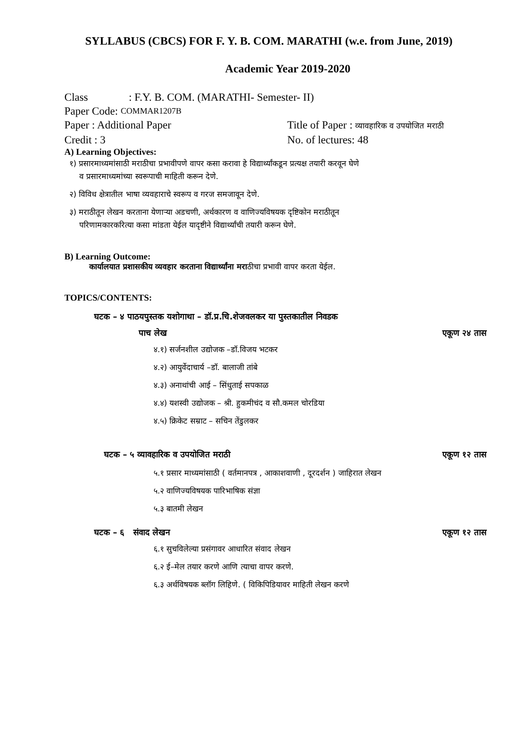SYLLABUS (CBCS) FOR F. Y. B. COM. MARATHI (w.e. from June, 2019)
Academic Year 2019-2020
Class: F.Y. B. COM. (MARATHI- Semester- II)
Paper Code: COMMAR1207B
Paper : Additional Paper Title of Paper : व्यावहारिक व उपयोजित मराठी
Credit : 3 No. of lectures: 48
A) Learning Objectives:
१) प्रसारमाध्यमांसाठी मराठीचा प्रभावीपणे वापर कसा करावा हे विद्यार्थ्यांकडून प्रत्यक्ष तयारी करवून घेणे
व प्रसारमाध्यमांच्या स्वरूपाची माहिती करून देणे.
२) विविध क्षेत्रातील भाषा व्यवहाराचे स्वरूप व गरज समजावून देणे.
३) मराठीतून लेखन करताना येणाऱ्या अडचणी, अर्थकारण व वाणिज्यविषयक दृष्टिकोन मराठीतून
परिणामकारकरित्या कसा मांडता येईल यादृष्टीने विद्यार्थ्यांची तयारी करून घेणे.
B) Learning Outcome:
कार्यालयात प्रशासकीय व्यवहार करताना विद्यार्थ्यांना मराठीचा प्रभावी वापर करता येईल.
TOPICS/CONTENTS:
घटक – ४ पाठयपुस्तक यशोगाथा – डॉ.प्र.चि.शेजवलकर या पुस्तकातील निवडक
पाच लेख एकूण २४ तास
४.१) सर्जनशील उद्योजक –डॉ.विजय भटकर
४.२) आयुर्वेदाचार्य –डॉ. बालाजी तांबे
४.३) अनाथांची आई – सिंधुताई सपकाळ
४.४) यशस्वी उद्योजक – श्री. हुकमीचंद व सौ.कमल चोरडिया
४.५) क्रिकेट सम्राट – सचिन तेंडुलकर
घटक – ५ व्यावहारिक व उपयोजित मराठी एकूण १२ तास
५.१ प्रसार माध्यमांसाठी ( वर्तमानपत्र , आकाशवाणी , दूरदर्शन ) जाहिरात लेखन
५.२ वाणिज्यविषयक पारिभाषिक संज्ञा
५.३ बातमी लेखन
घटक – ६ संवाद लेखन एकूण १२ तास
६.१ सुचविलेल्या प्रसंगावर आधारित संवाद लेखन
६.२ ई–मेल तयार करणे आणि त्याचा वापर करणे.
६.३ अर्थविषयक ब्लॉग लिहिणे. ( विकिपिडियावर माहिती लेखन करणे